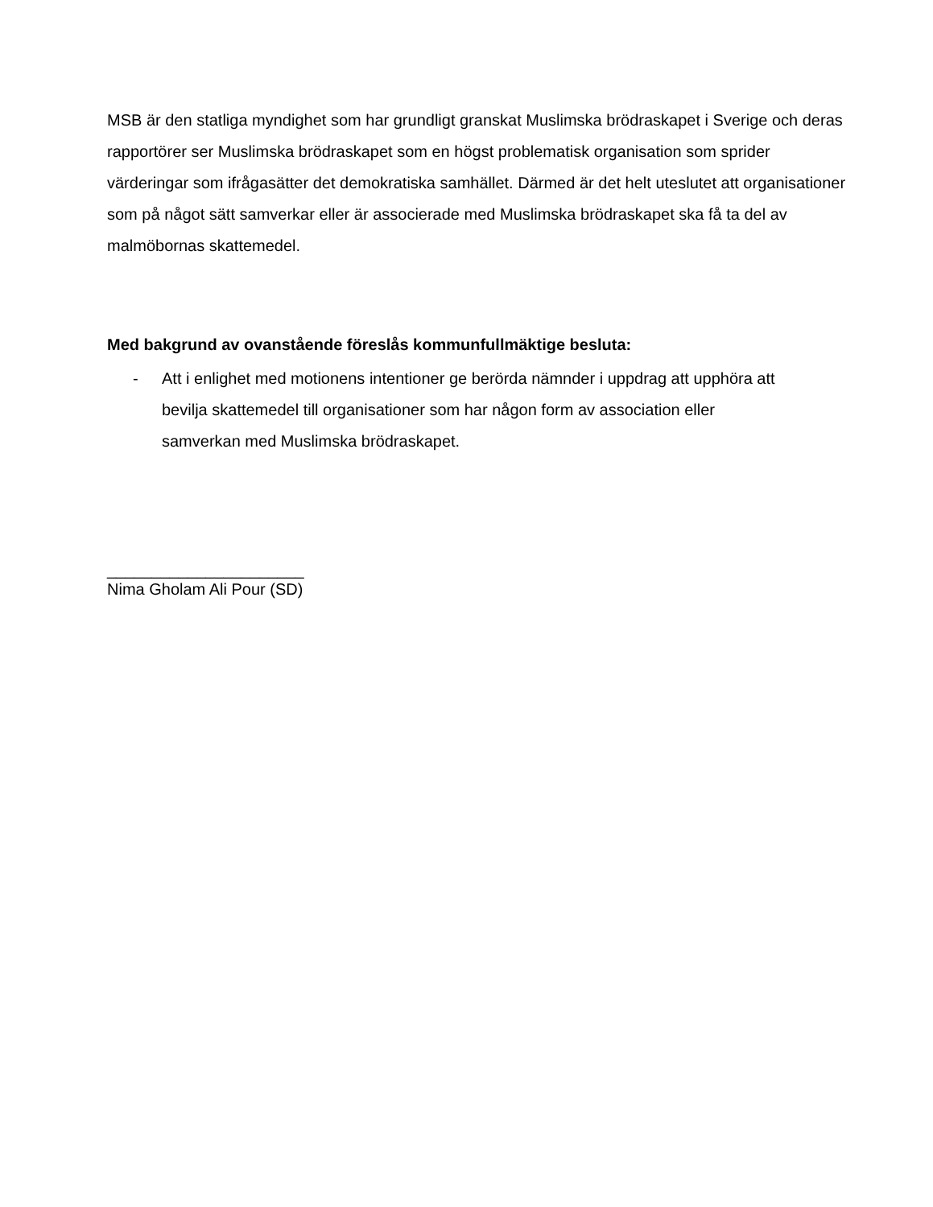MSB är den statliga myndighet som har grundligt granskat Muslimska brödraskapet i Sverige och deras rapportörer ser Muslimska brödraskapet som en högst problematisk organisation som sprider värderingar som ifrågasätter det demokratiska samhället. Därmed är det helt uteslutet att organisationer som på något sätt samverkar eller är associerade med Muslimska brödraskapet ska få ta del av malmöbornas skattemedel.
Med bakgrund av ovanstående föreslås kommunfullmäktige besluta:
- Att i enlighet med motionens intentioner ge berörda nämnder i uppdrag att upphöra att bevilja skattemedel till organisationer som har någon form av association eller samverkan med Muslimska brödraskapet.
______________________
Nima Gholam Ali Pour (SD)